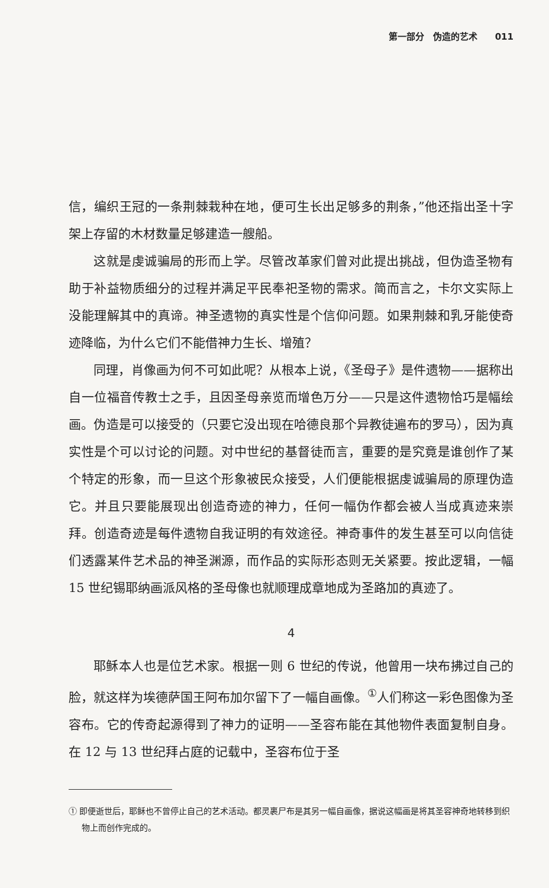第一部分　伪造的艺术　　011
信，编织王冠的一条荆棘栽种在地，便可生长出足够多的荆条，”他还指出圣十字架上存留的木材数量足够建造一艘船。
这就是虔诚骗局的形而上学。尽管改革家们曾对此提出挑战，但伪造圣物有助于补益物质细分的过程并满足平民奉祀圣物的需求。简而言之，卡尔文实际上没能理解其中的真谛。神圣遗物的真实性是个信仰问题。如果荆棘和乳牙能使奇迹降临，为什么它们不能借神力生长、增殖？
同理，肖像画为何不可如此呢？从根本上说，《圣母子》是件遗物——据称出自一位福音传教士之手，且因圣母亲览而增色万分——只是这件遗物恰巧是幅绘画。伪造是可以接受的（只要它没出现在哈德良那个异教徒遍布的罗马），因为真实性是个可以讨论的问题。对中世纪的基督徒而言，重要的是究竟是谁创作了某个特定的形象，而一旦这个形象被民众接受，人们便能根据虔诚骗局的原理伪造它。并且只要能展现出创造奇迹的神力，任何一幅伪作都会被人当成真迹来崇拜。创造奇迹是每件遗物自我证明的有效途径。神奇事件的发生甚至可以向信徒们透露某件艺术品的神圣渊源，而作品的实际形态则无关紧要。按此逻辑，一幅 15 世纪锡耶纳画派风格的圣母像也就顺理成章地成为圣路加的真迹了。
4
耶稣本人也是位艺术家。根据一则 6 世纪的传说，他曾用一块布拂过自己的脸，就这样为埃德萨国王阿布加尔留下了一幅自画像。<sup>①</sup>人们称这一彩色图像为圣容布。它的传奇起源得到了神力的证明——圣容布能在其他物件表面复制自身。在 12 与 13 世纪拜占庭的记载中，圣容布位于圣
① 即便逝世后，耶稣也不曾停止自己的艺术活动。都灵裹尸布是其另一幅自画像，据说这幅画是将其圣容神奇地转移到织物上而创作完成的。